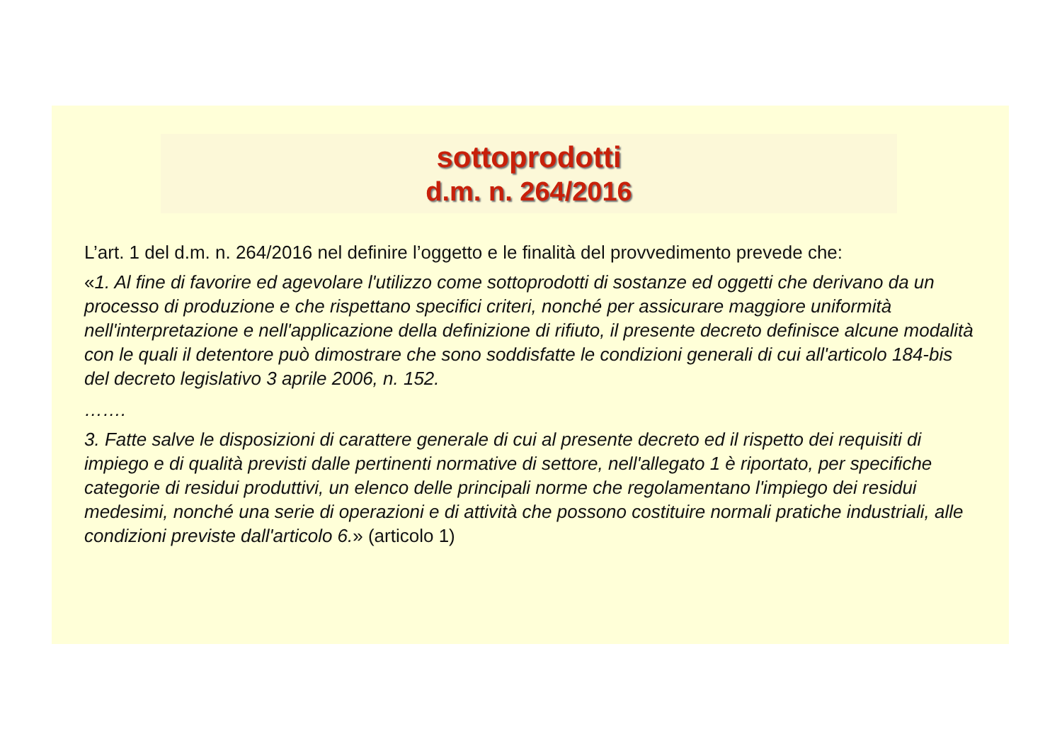sottoprodotti
d.m. n. 264/2016
L’art. 1 del d.m. n. 264/2016 nel definire l’oggetto e le finalità del provvedimento prevede che:
«1. Al fine di favorire ed agevolare l'utilizzo come sottoprodotti di sostanze ed oggetti che derivano da un processo di produzione e che rispettano specifici criteri, nonché per assicurare maggiore uniformità nell'interpretazione e nell'applicazione della definizione di rifiuto, il presente decreto definisce alcune modalità con le quali il detentore può dimostrare che sono soddisfatte le condizioni generali di cui all'articolo 184-bis del decreto legislativo 3 aprile 2006, n. 152.
…….
3. Fatte salve le disposizioni di carattere generale di cui al presente decreto ed il rispetto dei requisiti di impiego e di qualità previsti dalle pertinenti normative di settore, nell'allegato 1 è riportato, per specifiche categorie di residui produttivi, un elenco delle principali norme che regolamentano l'impiego dei residui medesimi, nonché una serie di operazioni e di attività che possono costituire normali pratiche industriali, alle condizioni previste dall'articolo 6.» (articolo 1)